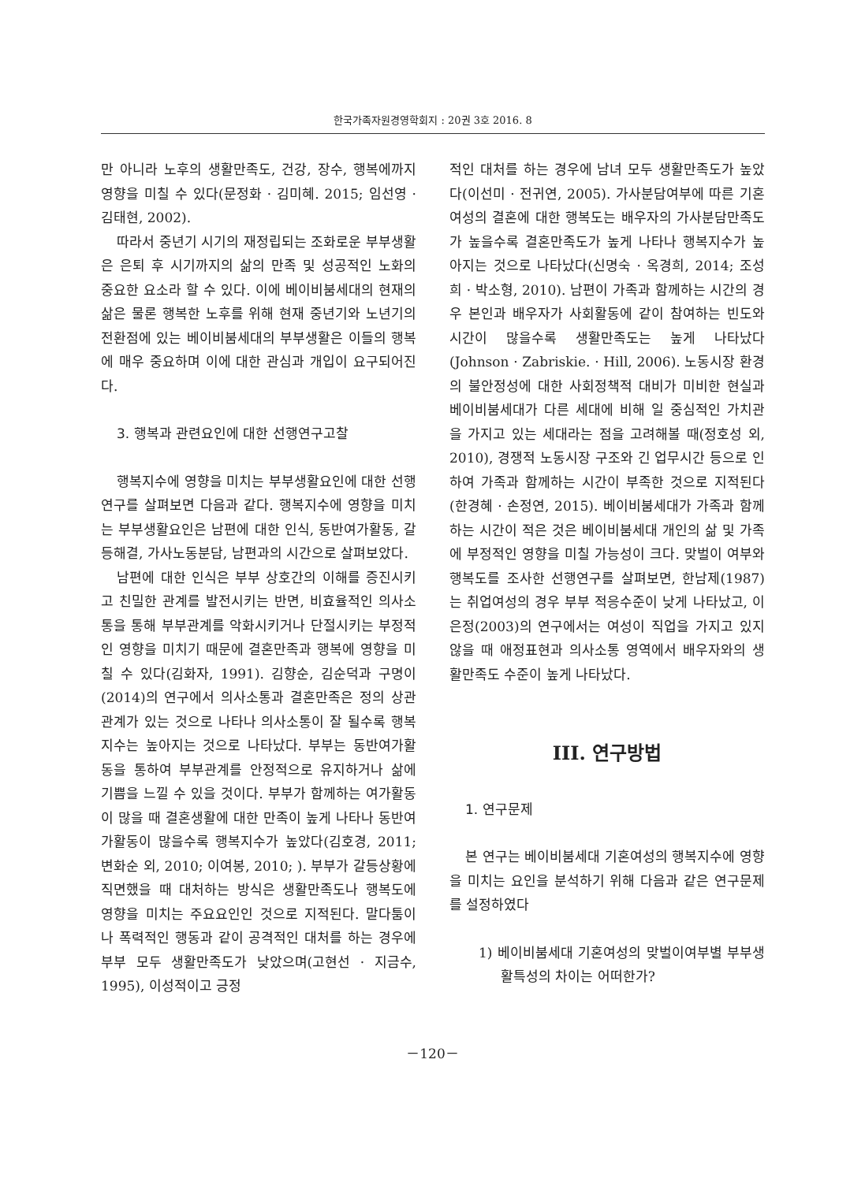한국가족자원경영학회지 : 20권 3호 2016. 8
만 아니라 노후의 생활만족도, 건강, 장수, 행복에까지 영향을 미칠 수 있다(문정화 · 김미혜. 2015; 임선영 · 김태현, 2002).
따라서 중년기 시기의 재정립되는 조화로운 부부생활은 은퇴 후 시기까지의 삶의 만족 및 성공적인 노화의 중요한 요소라 할 수 있다. 이에 베이비붐세대의 현재의 삶은 물론 행복한 노후를 위해 현재 중년기와 노년기의 전환점에 있는 베이비붐세대의 부부생활은 이들의 행복에 매우 중요하며 이에 대한 관심과 개입이 요구되어진다.
3. 행복과 관련요인에 대한 선행연구고찰
행복지수에 영향을 미치는 부부생활요인에 대한 선행연구를 살펴보면 다음과 같다. 행복지수에 영향을 미치는 부부생활요인은 남편에 대한 인식, 동반여가활동, 갈등해결, 가사노동분담, 남편과의 시간으로 살펴보았다.
남편에 대한 인식은 부부 상호간의 이해를 증진시키고 친밀한 관계를 발전시키는 반면, 비효율적인 의사소통을 통해 부부관계를 악화시키거나 단절시키는 부정적인 영향을 미치기 때문에 결혼만족과 행복에 영향을 미칠 수 있다(김화자, 1991). 김향순, 김순덕과 구명이(2014)의 연구에서 의사소통과 결혼만족은 정의 상관관계가 있는 것으로 나타나 의사소통이 잘 될수록 행복지수는 높아지는 것으로 나타났다. 부부는 동반여가활동을 통하여 부부관계를 안정적으로 유지하거나 삶에 기쁨을 느낄 수 있을 것이다. 부부가 함께하는 여가활동이 많을 때 결혼생활에 대한 만족이 높게 나타나 동반여가활동이 많을수록 행복지수가 높았다(김호경, 2011; 변화순 외, 2010; 이여봉, 2010; ). 부부가 갈등상황에 직면했을 때 대처하는 방식은 생활만족도나 행복도에 영향을 미치는 주요요인인 것으로 지적된다. 말다툼이나 폭력적인 행동과 같이 공격적인 대처를 하는 경우에 부부 모두 생활만족도가 낮았으며(고현선 · 지금수, 1995), 이성적이고 긍정
적인 대처를 하는 경우에 남녀 모두 생활만족도가 높았다(이선미 · 전귀연, 2005). 가사분담여부에 따른 기혼여성의 결혼에 대한 행복도는 배우자의 가사분담만족도가 높을수록 결혼만족도가 높게 나타나 행복지수가 높아지는 것으로 나타났다(신명숙 · 옥경희, 2014; 조성희 · 박소형, 2010). 남편이 가족과 함께하는 시간의 경우 본인과 배우자가 사회활동에 같이 참여하는 빈도와 시간이 많을수록 생활만족도는 높게 나타났다(Johnson · Zabriskie. · Hill, 2006). 노동시장 환경의 불안정성에 대한 사회정책적 대비가 미비한 현실과 베이비붐세대가 다른 세대에 비해 일 중심적인 가치관을 가지고 있는 세대라는 점을 고려해볼 때(정호성 외, 2010), 경쟁적 노동시장 구조와 긴 업무시간 등으로 인하여 가족과 함께하는 시간이 부족한 것으로 지적된다(한경혜 · 손정연, 2015). 베이비붐세대가 가족과 함께하는 시간이 적은 것은 베이비붐세대 개인의 삶 및 가족에 부정적인 영향을 미칠 가능성이 크다. 맞벌이 여부와 행복도를 조사한 선행연구를 살펴보면, 한남제(1987)는 취업여성의 경우 부부 적응수준이 낮게 나타났고, 이은정(2003)의 연구에서는 여성이 직업을 가지고 있지 않을 때 애정표현과 의사소통 영역에서 배우자와의 생활만족도 수준이 높게 나타났다.
III. 연구방법
1. 연구문제
본 연구는 베이비붐세대 기혼여성의 행복지수에 영향을 미치는 요인을 분석하기 위해 다음과 같은 연구문제를 설정하였다
1) 베이비붐세대 기혼여성의 맞벌이여부별 부부생활특성의 차이는 어떠한가?
－120－